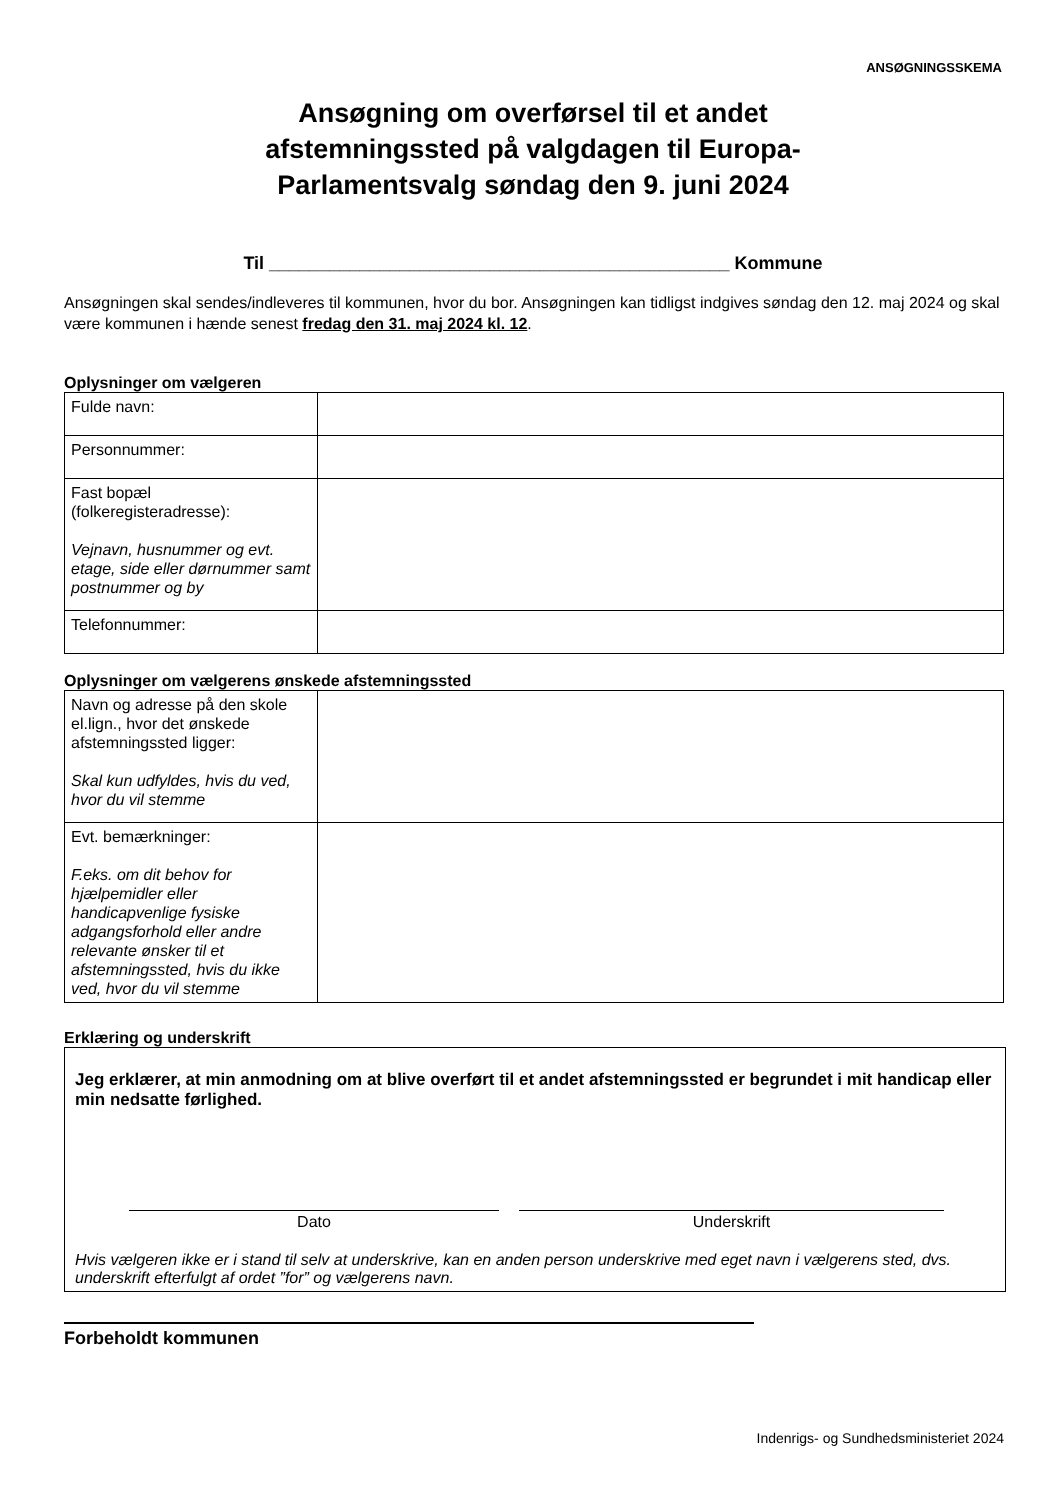ANSØGNINGSSKEMA
Ansøgning om overførsel til et andet
afstemningssted på valgdagen til Europa-
Parlamentsvalg søndag den 9. juni 2024
Til ______________________________________________ Kommune
Ansøgningen skal sendes/indleveres til kommunen, hvor du bor. Ansøgningen kan tidligst indgives søndag den 12. maj 2024 og skal være kommunen i hænde senest fredag den 31. maj 2024 kl. 12.
Oplysninger om vælgeren
| Fulde navn: | |
| Personnummer: | |
| Fast bopæl (folkeregisteradresse): Vejnavn, husnummer og evt. etage, side eller dørnummer samt postnummer og by | |
| Telefonnummer: | |
Oplysninger om vælgerens ønskede afstemningssted
| Navn og adresse på den skole el.lign., hvor det ønskede afstemningssted ligger: Skal kun udfyldes, hvis du ved, hvor du vil stemme | |
| Evt. bemærkninger: F.eks. om dit behov for hjælpemidler eller handicapvenlige fysiske adgangsforhold eller andre relevante ønsker til et afstemningssted, hvis du ikke ved, hvor du vil stemme | |
Erklæring og underskrift
Jeg erklærer, at min anmodning om at blive overført til et andet afstemningssted er begrundet i mit handicap eller min nedsatte førlighed.
Dato Underskrift
Hvis vælgeren ikke er i stand til selv at underskrive, kan en anden person underskrive med eget navn i vælgerens sted, dvs. underskrift efterfulgt af ordet ”for” og vælgerens navn.
Forbeholdt kommunen
Indenrigs- og Sundhedsministeriet 2024